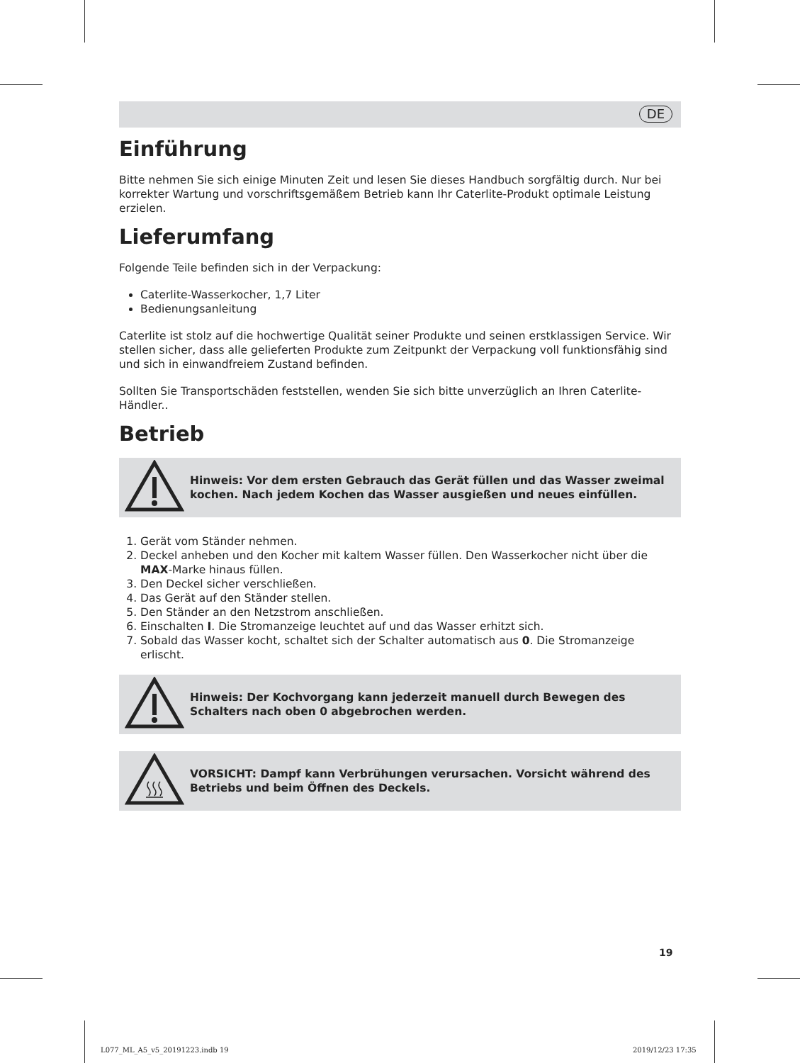DE
Einführung
Bitte nehmen Sie sich einige Minuten Zeit und lesen Sie dieses Handbuch sorgfältig durch. Nur bei korrekter Wartung und vorschriftsgemäßem Betrieb kann Ihr Caterlite-Produkt optimale Leistung erzielen.
Lieferumfang
Folgende Teile befinden sich in der Verpackung:
Caterlite-Wasserkocher, 1,7 Liter
Bedienungsanleitung
Caterlite ist stolz auf die hochwertige Qualität seiner Produkte und seinen erstklassigen Service. Wir stellen sicher, dass alle gelieferten Produkte zum Zeitpunkt der Verpackung voll funktionsfähig sind und sich in einwandfreiem Zustand befinden.
Sollten Sie Transportschäden feststellen, wenden Sie sich bitte unverzüglich an Ihren Caterlite-Händler..
Betrieb
Hinweis: Vor dem ersten Gebrauch das Gerät füllen und das Wasser zweimal kochen. Nach jedem Kochen das Wasser ausgießen und neues einfüllen.
1. Gerät vom Ständer nehmen.
2. Deckel anheben und den Kocher mit kaltem Wasser füllen. Den Wasserkocher nicht über die MAX-Marke hinaus füllen.
3. Den Deckel sicher verschließen.
4. Das Gerät auf den Ständer stellen.
5. Den Ständer an den Netzstrom anschließen.
6. Einschalten I. Die Stromanzeige leuchtet auf und das Wasser erhitzt sich.
7. Sobald das Wasser kocht, schaltet sich der Schalter automatisch aus 0. Die Stromanzeige erlischt.
Hinweis: Der Kochvorgang kann jederzeit manuell durch Bewegen des Schalters nach oben 0 abgebrochen werden.
VORSICHT: Dampf kann Verbrühungen verursachen. Vorsicht während des Betriebs und beim Öffnen des Deckels.
19
L077_ML_A5_v5_20191223.indb 19 2019/12/23 17:35